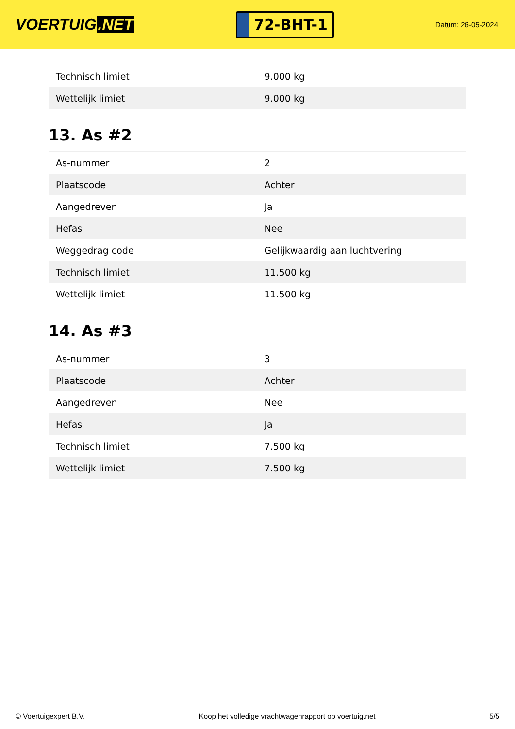VOERTUIG.NET
72-BHT-1
Datum: 26-05-2024
| Technisch limiet | 9.000 kg |
| Wettelijk limiet | 9.000 kg |
13. As #2
| As-nummer | 2 |
| Plaatscode | Achter |
| Aangedreven | Ja |
| Hefas | Nee |
| Weggedrag code | Gelijkwaardig aan luchtvering |
| Technisch limiet | 11.500 kg |
| Wettelijk limiet | 11.500 kg |
14. As #3
| As-nummer | 3 |
| Plaatscode | Achter |
| Aangedreven | Nee |
| Hefas | Ja |
| Technisch limiet | 7.500 kg |
| Wettelijk limiet | 7.500 kg |
© Voertuigexpert B.V. Koop het volledige vrachtwagenrapport op voertuig.net 5/5